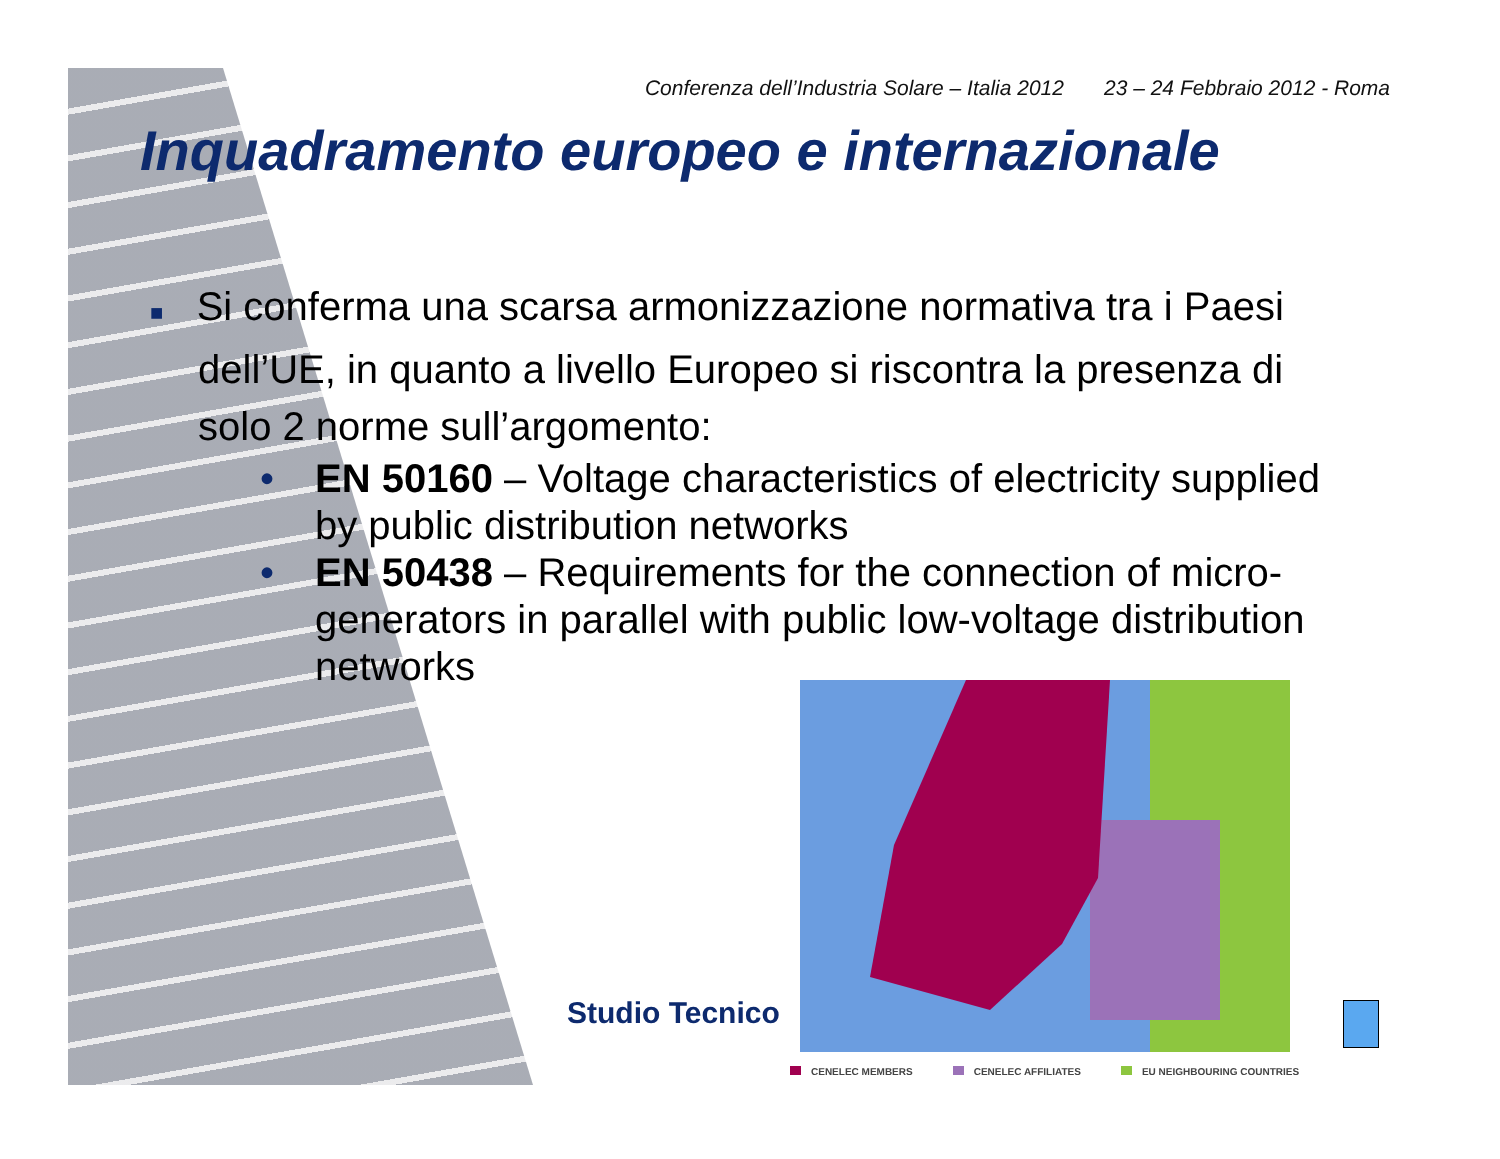Conferenza dell’Industria Solare – Italia 2012 23 – 24 Febbraio 2012 - Roma
Inquadramento europeo e internazionale
■ Si conferma una scarsa armonizzazione normativa tra i Paesi dell’UE, in quanto a livello Europeo si riscontra la presenza di solo 2 norme sull’argomento:
• EN 50160 – Voltage characteristics of electricity supplied by public distribution networks
• EN 50438 – Requirements for the connection of micro-generators in parallel with public low-voltage distribution networks
Studio Tecnico
CENELEC MEMBERS CENELEC AFFILIATES EU NEIGHBOURING COUNTRIES